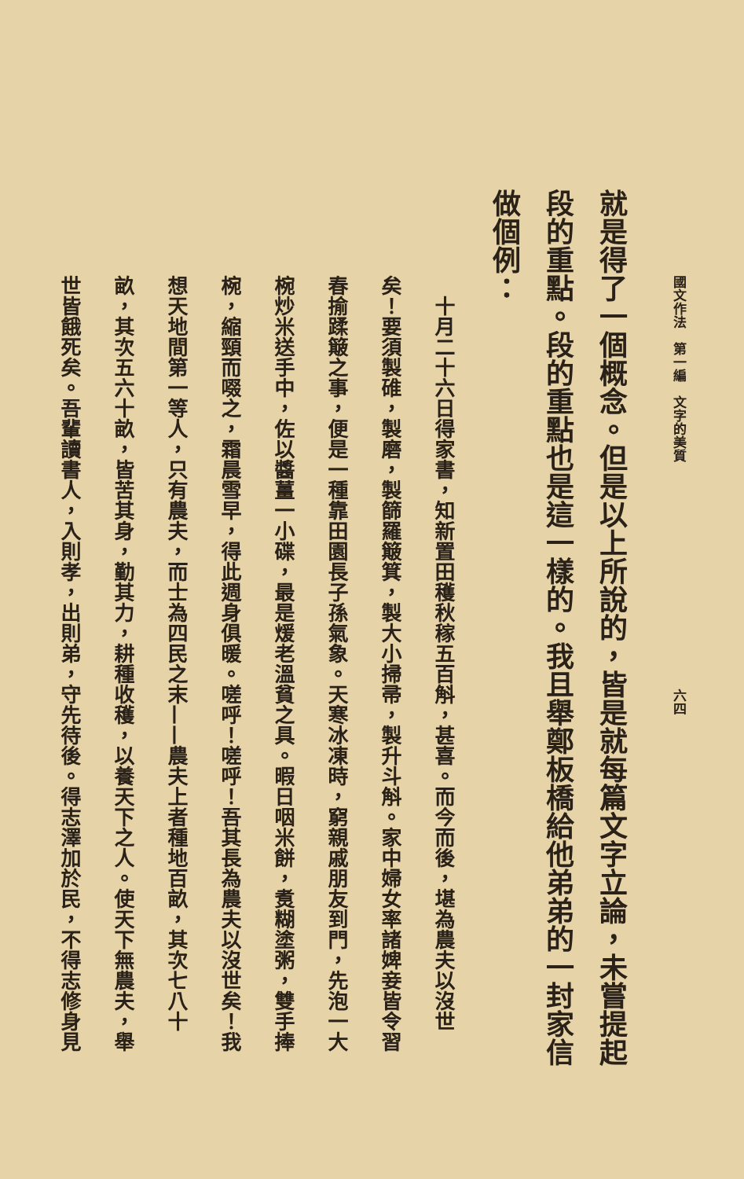國文作法　第一編　文字的美質 六四
就是得了一個概念。但是以上所說的，皆是就每篇文字立論，未嘗提起段的重點。段的重點也是這一樣的。我且舉鄭板橋給他弟弟的一封家信做個例：
　十月二十六日得家書，知新置田穫秋稼五百斛，甚喜。而今而後，堪為農夫以沒世矣！要須製碓，製磨，製篩羅簸箕，製大小掃帚，製升斗斛。家中婦女率諸婢妾皆令習春揄蹂簸之事，便是一種靠田園長子孫氣象。天寒冰凍時，窮親戚朋友到門，先泡一大椀炒米送手中，佐以醬薑一小碟，最是煖老溫貧之具。暇日咽米餅，煑糊塗粥，雙手捧椀，縮頸而啜之，霜晨雪早，得此週身俱暖。嗟呼！嗟呼！吾其長為農夫以沒世矣！我想天地間第一等人，只有農夫，而士為四民之末——農夫上者種地百畝，其次七八十畝，其次五六十畝，皆苦其身，勤其力，耕種收穫，以養天下之人。使天下無農夫，舉世皆餓死矣。吾輩讀書人，入則孝，出則弟，守先待後。得志澤加於民，不得志修身見